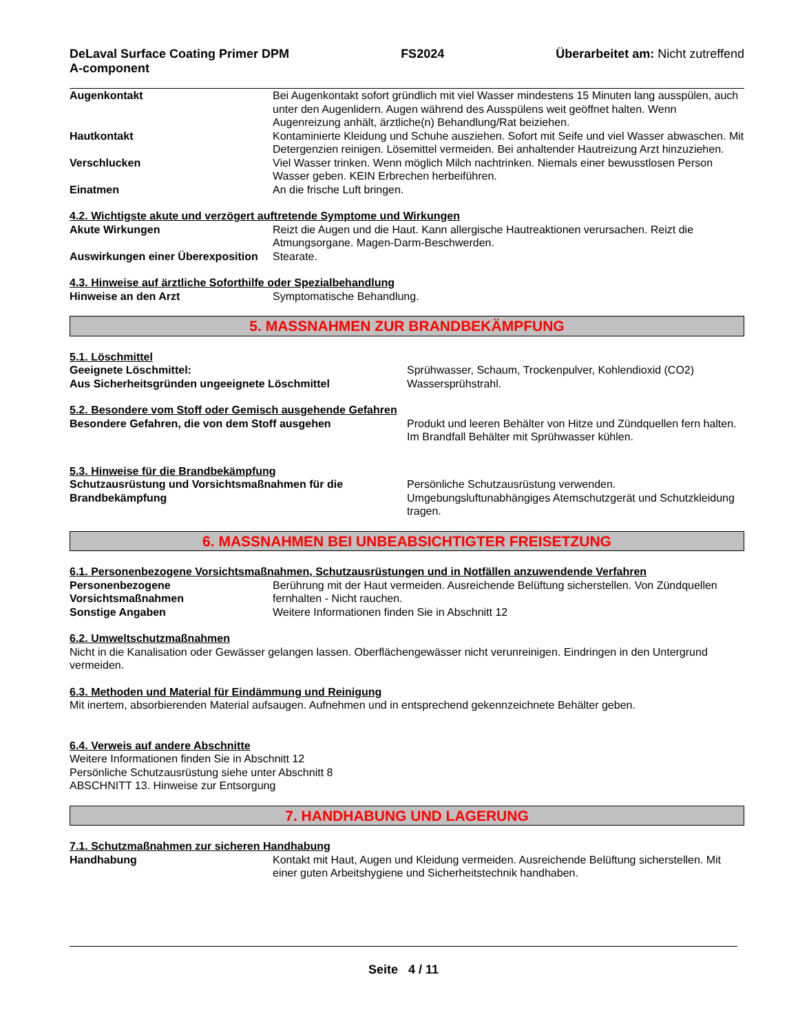DeLaval Surface Coating Primer DPM
A-component
FS2024 Überarbeitet am: Nicht zutreffend
Augenkontakt Bei Augenkontakt sofort gründlich mit viel Wasser mindestens 15 Minuten lang ausspülen, auch unter den Augenlidern. Augen während des Ausspülens weit geöffnet halten. Wenn Augenreizung anhält, ärztliche(n) Behandlung/Rat beiziehen.
Hautkontakt Kontaminierte Kleidung und Schuhe ausziehen. Sofort mit Seife und viel Wasser abwaschen. Mit Detergenzien reinigen. Lösemittel vermeiden. Bei anhaltender Hautreizung Arzt hinzuziehen.
Verschlucken Viel Wasser trinken. Wenn möglich Milch nachtrinken. Niemals einer bewusstlosen Person Wasser geben. KEIN Erbrechen herbeiführen.
Einatmen An die frische Luft bringen.
4.2. Wichtigste akute und verzögert auftretende Symptome und Wirkungen
Akute Wirkungen Reizt die Augen und die Haut. Kann allergische Hautreaktionen verursachen. Reizt die Atmungsorgane. Magen-Darm-Beschwerden.
Auswirkungen einer Überexposition
Stearate.
4.3. Hinweise auf ärztliche Soforthilfe oder Spezialbehandlung
Hinweise an den Arzt Symptomatische Behandlung.
5. MASSNAHMEN ZUR BRANDBEKÄMPFUNG
5.1. Löschmittel
Geeignete Löschmittel: Sprühwasser, Schaum, Trockenpulver, Kohlendioxid (CO2)
Aus Sicherheitsgründen ungeeignete Löschmittel Wassersprühstrahl.
5.2. Besondere vom Stoff oder Gemisch ausgehende Gefahren
Besondere Gefahren, die von dem Stoff ausgehen Produkt und leeren Behälter von Hitze und Zündquellen fern halten. Im Brandfall Behälter mit Sprühwasser kühlen.
5.3. Hinweise für die Brandbekämpfung
Schutzausrüstung und Vorsichtsmaßnahmen für die Brandbekämpfung
Persönliche Schutzausrüstung verwenden. Umgebungsluftunabhängiges Atemschutzgerät und Schutzkleidung tragen.
6. MASSNAHMEN BEI UNBEABSICHTIGTER FREISETZUNG
6.1. Personenbezogene Vorsichtsmaßnahmen, Schutzausrüstungen und in Notfällen anzuwendende Verfahren
Personenbezogene Vorsichtsmaßnahmen
Berührung mit der Haut vermeiden. Ausreichende Belüftung sicherstellen. Von Zündquellen fernhalten - Nicht rauchen.
Sonstige Angaben Weitere Informationen finden Sie in Abschnitt 12
6.2. Umweltschutzmaßnahmen
Nicht in die Kanalisation oder Gewässer gelangen lassen. Oberflächengewässer nicht verunreinigen. Eindringen in den Untergrund vermeiden.
6.3. Methoden und Material für Eindämmung und Reinigung
Mit inertem, absorbierenden Material aufsaugen. Aufnehmen und in entsprechend gekennzeichnete Behälter geben.
6.4. Verweis auf andere Abschnitte
Weitere Informationen finden Sie in Abschnitt 12
Persönliche Schutzausrüstung siehe unter Abschnitt 8
ABSCHNITT 13. Hinweise zur Entsorgung
7. HANDHABUNG UND LAGERUNG
7.1. Schutzmaßnahmen zur sicheren Handhabung
Handhabung Kontakt mit Haut, Augen und Kleidung vermeiden. Ausreichende Belüftung sicherstellen. Mit einer guten Arbeitshygiene und Sicherheitstechnik handhaben.
Seite 4 / 11